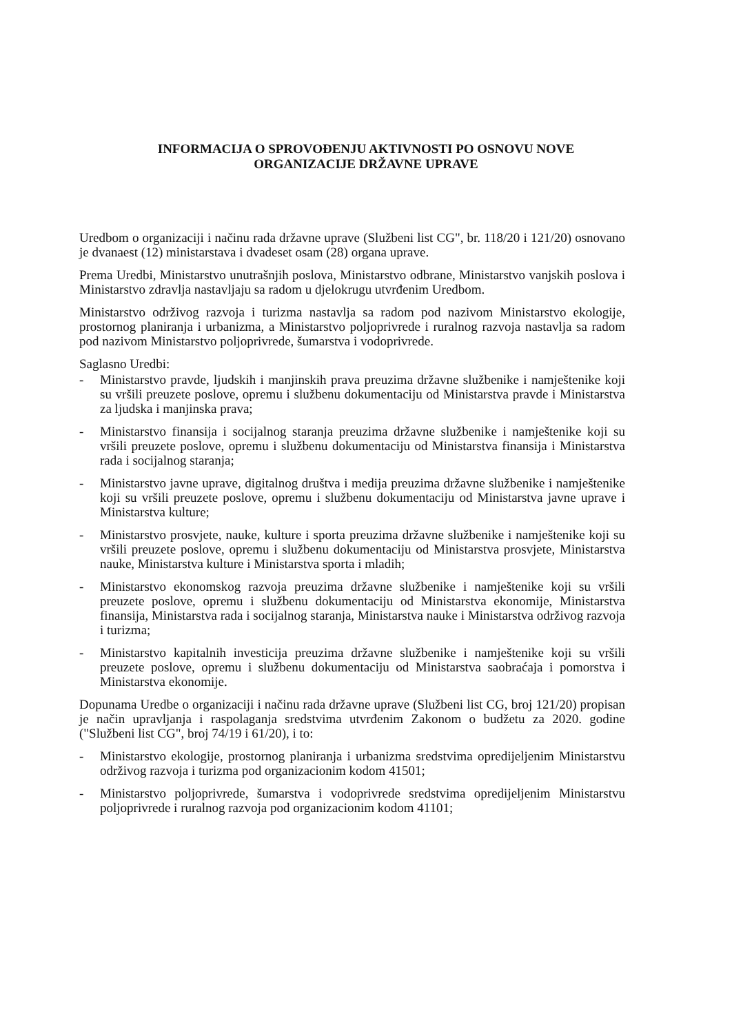INFORMACIJA O SPROVOĐENJU AKTIVNOSTI PO OSNOVU NOVE
ORGANIZACIJE DRŽAVNE UPRAVE
Uredbom o organizaciji i načinu rada državne uprave (Službeni list CG", br. 118/20 i 121/20) osnovano je dvanaest (12) ministarstava i dvadeset osam (28) organa uprave.
Prema Uredbi, Ministarstvo unutrašnjih poslova, Ministarstvo odbrane, Ministarstvo vanjskih poslova i Ministarstvo zdravlja nastavljaju sa radom u djelokrugu utvrđenim Uredbom.
Ministarstvo održivog razvoja i turizma nastavlja sa radom pod nazivom Ministarstvo ekologije, prostornog planiranja i urbanizma, a Ministarstvo poljoprivrede i ruralnog razvoja nastavlja sa radom pod nazivom Ministarstvo poljoprivrede, šumarstva i vodoprivrede.
Saglasno Uredbi:
- Ministarstvo pravde, ljudskih i manjinskih prava preuzima državne službenike i namještenike koji su vršili preuzete poslove, opremu i službenu dokumentaciju od Ministarstva pravde i Ministarstva za ljudska i manjinska prava;
- Ministarstvo finansija i socijalnog staranja preuzima državne službenike i namještenike koji su vršili preuzete poslove, opremu i službenu dokumentaciju od Ministarstva finansija i Ministarstva rada i socijalnog staranja;
- Ministarstvo javne uprave, digitalnog društva i medija preuzima državne službenike i namještenike koji su vršili preuzete poslove, opremu i službenu dokumentaciju od Ministarstva javne uprave i Ministarstva kulture;
- Ministarstvo prosvjete, nauke, kulture i sporta preuzima državne službenike i namještenike koji su vršili preuzete poslove, opremu i službenu dokumentaciju od Ministarstva prosvjete, Ministarstva nauke, Ministarstva kulture i Ministarstva sporta i mladih;
- Ministarstvo ekonomskog razvoja preuzima državne službenike i namještenike koji su vršili preuzete poslove, opremu i službenu dokumentaciju od Ministarstva ekonomije, Ministarstva finansija, Ministarstva rada i socijalnog staranja, Ministarstva nauke i Ministarstva održivog razvoja i turizma;
- Ministarstvo kapitalnih investicija preuzima državne službenike i namještenike koji su vršili preuzete poslove, opremu i službenu dokumentaciju od Ministarstva saobraćaja i pomorstva i Ministarstva ekonomije.
Dopunama Uredbe o organizaciji i načinu rada državne uprave (Službeni list CG, broj 121/20) propisan je način upravljanja i raspolaganja sredstvima utvrđenim Zakonom o budžetu za 2020. godine ("Službeni list CG", broj 74/19 i 61/20), i to:
- Ministarstvo ekologije, prostornog planiranja i urbanizma sredstvima opredijeljenim Ministarstvu održivog razvoja i turizma pod organizacionim kodom 41501;
- Ministarstvo poljoprivrede, šumarstva i vodoprivrede sredstvima opredijeljenim Ministarstvu poljoprivrede i ruralnog razvoja pod organizacionim kodom 41101;